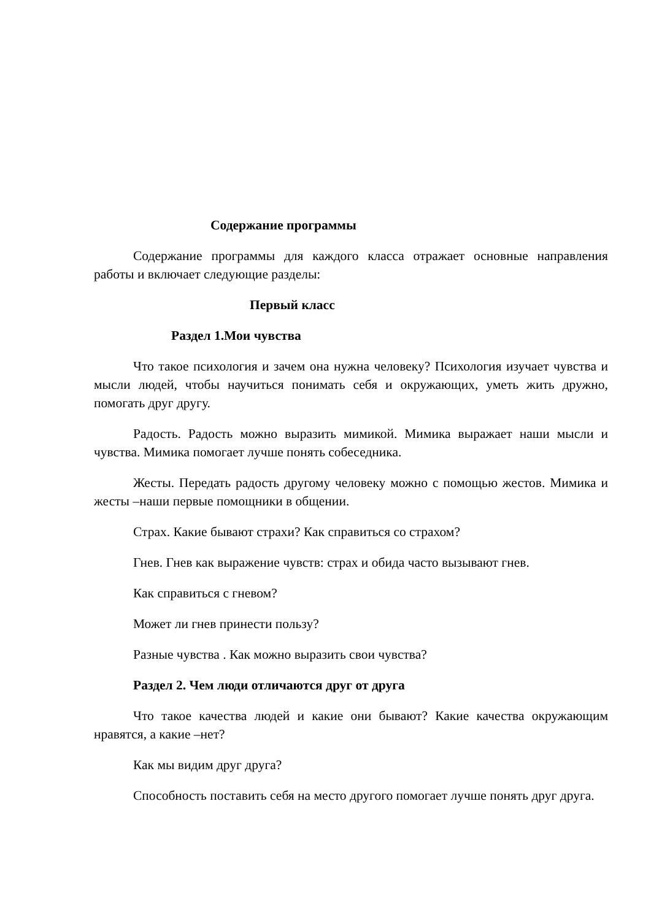Содержание программы
Содержание программы для каждого класса отражает основные направления работы и включает следующие разделы:
Первый класс
Раздел 1.Мои чувства
Что такое психология и зачем она нужна человеку? Психология изучает чувства и мысли людей, чтобы научиться понимать себя и окружающих, уметь жить дружно, помогать друг другу.
Радость. Радость можно выразить мимикой. Мимика выражает наши мысли и чувства. Мимика помогает лучше понять собеседника.
Жесты. Передать радость другому человеку можно с помощью жестов. Мимика и жесты –наши первые помощники в общении.
Страх. Какие бывают страхи? Как справиться со страхом?
Гнев. Гнев как выражение чувств: страх и обида часто вызывают гнев.
Как справиться с гневом?
Может ли гнев принести пользу?
Разные чувства . Как можно выразить свои чувства?
Раздел 2. Чем люди отличаются друг от друга
Что такое качества людей и какие они бывают? Какие качества окружающим нравятся, а какие –нет?
Как мы видим друг друга?
Способность поставить себя на место другого помогает лучше понять друг друга.